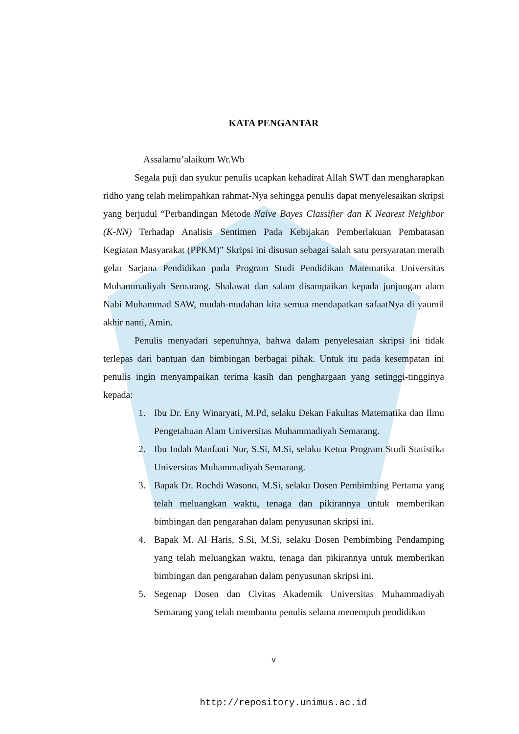KATA PENGANTAR
Assalamu’alaikum Wr.Wb
Segala puji dan syukur penulis ucapkan kehadirat Allah SWT dan mengharapkan ridho yang telah melimpahkan rahmat-Nya sehingga penulis dapat menyelesaikan skripsi yang berjudul “Perbandingan Metode Naïve Bayes Classifier dan K Nearest Neighbor (K-NN) Terhadap Analisis Sentimen Pada Kebijakan Pemberlakuan Pembatasan Kegiatan Masyarakat (PPKM)” Skripsi ini disusun sebagai salah satu persyaratan meraih gelar Sarjana Pendidikan pada Program Studi Pendidikan Matematika Universitas Muhammadiyah Semarang. Shalawat dan salam disampaikan kepada junjungan alam Nabi Muhammad SAW, mudah-mudahan kita semua mendapatkan safaatNya di yaumil akhir nanti, Amin.
Penulis menyadari sepenuhnya, bahwa dalam penyelesaian skripsi ini tidak terlepas dari bantuan dan bimbingan berbagai pihak. Untuk itu pada kesempatan ini penulis ingin menyampaikan terima kasih dan penghargaan yang setinggi-tingginya kepada:
1. Ibu Dr. Eny Winaryati, M.Pd, selaku Dekan Fakultas Matematika dan Ilmu Pengetahuan Alam Universitas Muhammadiyah Semarang.
2. Ibu Indah Manfaati Nur, S.Si, M.Si, selaku Ketua Program Studi Statistika Universitas Muhammadiyah Semarang.
3. Bapak Dr. Rochdi Wasono, M.Si, selaku Dosen Pembimbing Pertama yang telah meluangkan waktu, tenaga dan pikirannya untuk memberikan bimbingan dan pengarahan dalam penyusunan skripsi ini.
4. Bapak M. Al Haris, S.Si, M.Si, selaku Dosen Pembimbing Pendamping yang telah meluangkan waktu, tenaga dan pikirannya untuk memberikan bimbingan dan pengarahan dalam penyusunan skripsi ini.
5. Segenap Dosen dan Civitas Akademik Universitas Muhammadiyah Semarang yang telah membantu penulis selama menempuh pendidikan
v
http://repository.unimus.ac.id